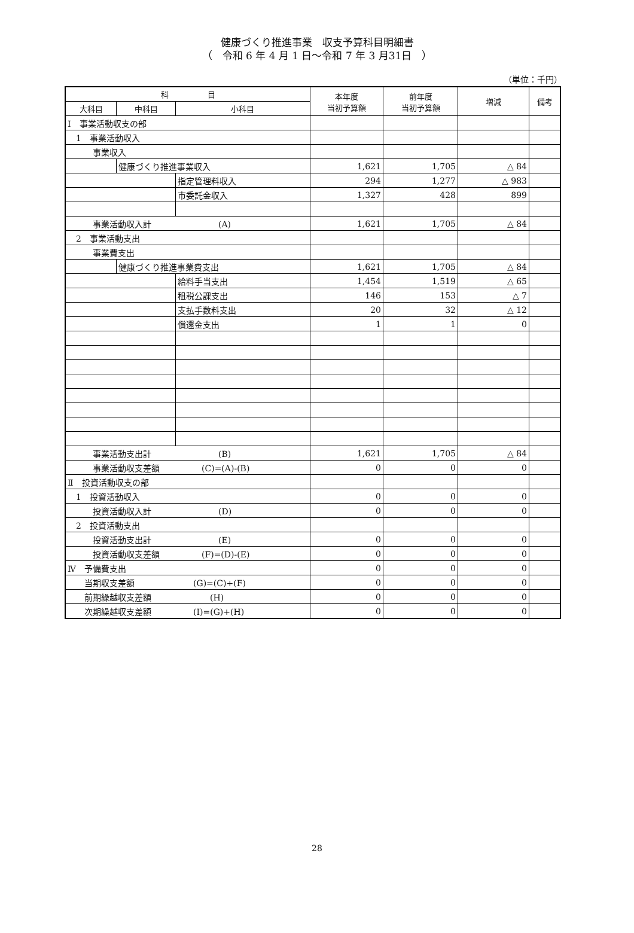健康づくり推進事業　収支予算科目明細書
（　令和 6 年 4 月 1 日～令和 7 年 3 月31日　）
（単位：千円）
| 科 目 | | | 本年度 当初予算額 | 前年度 当初予算額 | 増減 | 備考 |
| --- | --- | --- | --- | --- | --- | --- |
| 大科目 | 中科目 | 小科目 | | | | |
| Ⅰ 事業活動収支の部 | | | | | | |
| 1 事業活動収入 | | | | | | |
| 事業収入 | | | | | | |
| | 健康づくり推進事業収入 | | 1,621 | 1,705 | △ 84 | |
| | | 指定管理料収入 | 294 | 1,277 | △ 983 | |
| | | 市委託金収入 | 1,327 | 428 | 899 | |
| 事業活動収入計 (A) | | | 1,621 | 1,705 | △ 84 | |
| 2 事業活動支出 | | | | | | |
| 事業費支出 | | | | | | |
| | 健康づくり推進事業費支出 | | 1,621 | 1,705 | △ 84 | |
| | | 給料手当支出 | 1,454 | 1,519 | △ 65 | |
| | | 租税公課支出 | 146 | 153 | △ 7 | |
| | | 支払手数料支出 | 20 | 32 | △ 12 | |
| | | 償還金支出 | 1 | 1 | 0 | |
| 事業活動支出計 (B) | | | 1,621 | 1,705 | △ 84 | |
| 事業活動収支差額 (C)=(A)-(B) | | | 0 | 0 | 0 | |
| Ⅱ 投資活動収支の部 | | | | | | |
| 1 投資活動収入 | | | 0 | 0 | 0 | |
| 投資活動収入計 (D) | | | 0 | 0 | 0 | |
| 2 投資活動支出 | | | | | | |
| 投資活動支出計 (E) | | | 0 | 0 | 0 | |
| 投資活動収支差額 (F)=(D)-(E) | | | 0 | 0 | 0 | |
| Ⅳ 予備費支出 | | | 0 | 0 | 0 | |
| 当期収支差額 (G)=(C)+(F) | | | 0 | 0 | 0 | |
| 前期繰越収支差額 (H) | | | 0 | 0 | 0 | |
| 次期繰越収支差額 (I)=(G)+(H) | | | 0 | 0 | 0 | |
28